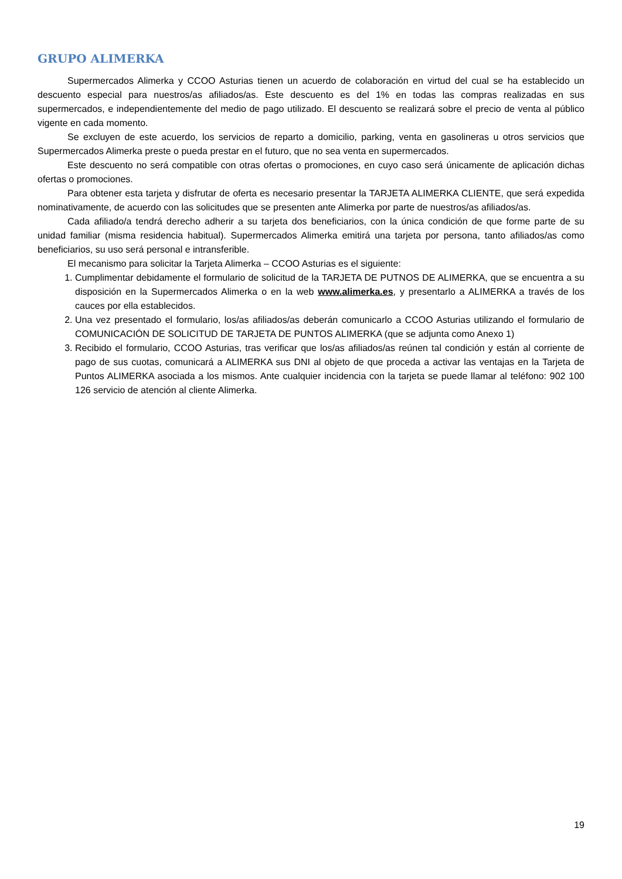GRUPO ALIMERKA
Supermercados Alimerka y CCOO Asturias tienen un acuerdo de colaboración en virtud del cual se ha establecido un descuento especial para nuestros/as afiliados/as. Este descuento es del 1% en todas las compras realizadas en sus supermercados, e independientemente del medio de pago utilizado. El descuento se realizará sobre el precio de venta al público vigente en cada momento.
Se excluyen de este acuerdo, los servicios de reparto a domicilio, parking, venta en gasolineras u otros servicios que Supermercados Alimerka preste o pueda prestar en el futuro, que no sea venta en supermercados.
Este descuento no será compatible con otras ofertas o promociones, en cuyo caso será únicamente de aplicación dichas ofertas o promociones.
Para obtener esta tarjeta y disfrutar de oferta es necesario presentar la TARJETA ALIMERKA CLIENTE, que será expedida nominativamente, de acuerdo con las solicitudes que se presenten ante Alimerka por parte de nuestros/as afiliados/as.
Cada afiliado/a tendrá derecho adherir a su tarjeta dos beneficiarios, con la única condición de que forme parte de su unidad familiar (misma residencia habitual). Supermercados Alimerka emitirá una tarjeta por persona, tanto afiliados/as como beneficiarios, su uso será personal e intransferible.
El mecanismo para solicitar la Tarjeta Alimerka – CCOO Asturias es el siguiente:
1. Cumplimentar debidamente el formulario de solicitud de la TARJETA DE PUTNOS DE ALIMERKA, que se encuentra a su disposición en la Supermercados Alimerka o en la web www.alimerka.es, y presentarlo a ALIMERKA a través de los cauces por ella establecidos.
2. Una vez presentado el formulario, los/as afiliados/as deberán comunicarlo a CCOO Asturias utilizando el formulario de COMUNICACIÓN DE SOLICITUD DE TARJETA DE PUNTOS ALIMERKA (que se adjunta como Anexo 1)
3. Recibido el formulario, CCOO Asturias, tras verificar que los/as afiliados/as reúnen tal condición y están al corriente de pago de sus cuotas, comunicará a ALIMERKA sus DNI al objeto de que proceda a activar las ventajas en la Tarjeta de Puntos ALIMERKA asociada a los mismos. Ante cualquier incidencia con la tarjeta se puede llamar al teléfono: 902 100 126 servicio de atención al cliente Alimerka.
19